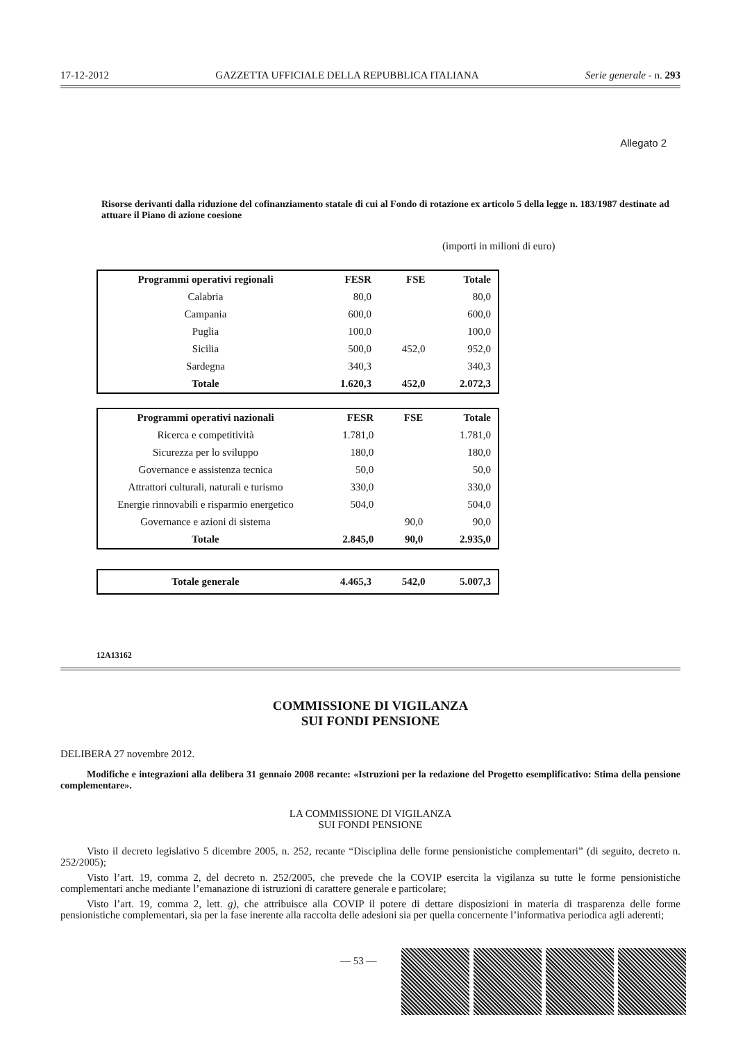17-12-2012 GAZZETTA UFFICIALE DELLA REPUBBLICA ITALIANA Serie generale - n. 293
Allegato 2
Risorse derivanti dalla riduzione del cofinanziamento statale di cui al Fondo di rotazione ex articolo 5 della legge n. 183/1987 destinate ad attuare il Piano di azione coesione
(importi in milioni di euro)
| Programmi operativi regionali | FESR | FSE | Totale |
| --- | --- | --- | --- |
| Calabria | 80,0 | | 80,0 |
| Campania | 600,0 | | 600,0 |
| Puglia | 100,0 | | 100,0 |
| Sicilia | 500,0 | 452,0 | 952,0 |
| Sardegna | 340,3 | | 340,3 |
| Totale | 1.620,3 | 452,0 | 2.072,3 |
| Programmi operativi nazionali | FESR | FSE | Totale |
| --- | --- | --- | --- |
| Ricerca e competitività | 1.781,0 | | 1.781,0 |
| Sicurezza per lo sviluppo | 180,0 | | 180,0 |
| Governance e assistenza tecnica | 50,0 | | 50,0 |
| Attrattori culturali, naturali e turismo | 330,0 | | 330,0 |
| Energie rinnovabili e risparmio energetico | 504,0 | | 504,0 |
| Governance e azioni di sistema | | 90,0 | 90,0 |
| Totale | 2.845,0 | 90,0 | 2.935,0 |
| Totale generale | 4.465,3 | 542,0 | 5.007,3 |
12A13162
COMMISSIONE DI VIGILANZA
SUI FONDI PENSIONE
DELIBERA 27 novembre 2012.
Modifiche e integrazioni alla delibera 31 gennaio 2008 recante: «Istruzioni per la redazione del Progetto esemplificativo: Stima della pensione complementare».
LA COMMISSIONE DI VIGILANZA
SUI FONDI PENSIONE
Visto il decreto legislativo 5 dicembre 2005, n. 252, recante “Disciplina delle forme pensionistiche complementari” (di seguito, decreto n. 252/2005);
Visto l’art. 19, comma 2, del decreto n. 252/2005, che prevede che la COVIP esercita la vigilanza su tutte le forme pensionistiche complementari anche mediante l’emanazione di istruzioni di carattere generale e particolare;
Visto l’art. 19, comma 2, lett. g), che attribuisce alla COVIP il potere di dettare disposizioni in materia di trasparenza delle forme pensionistiche complementari, sia per la fase inerente alla raccolta delle adesioni sia per quella concernente l’informativa periodica agli aderenti;
— 53 —